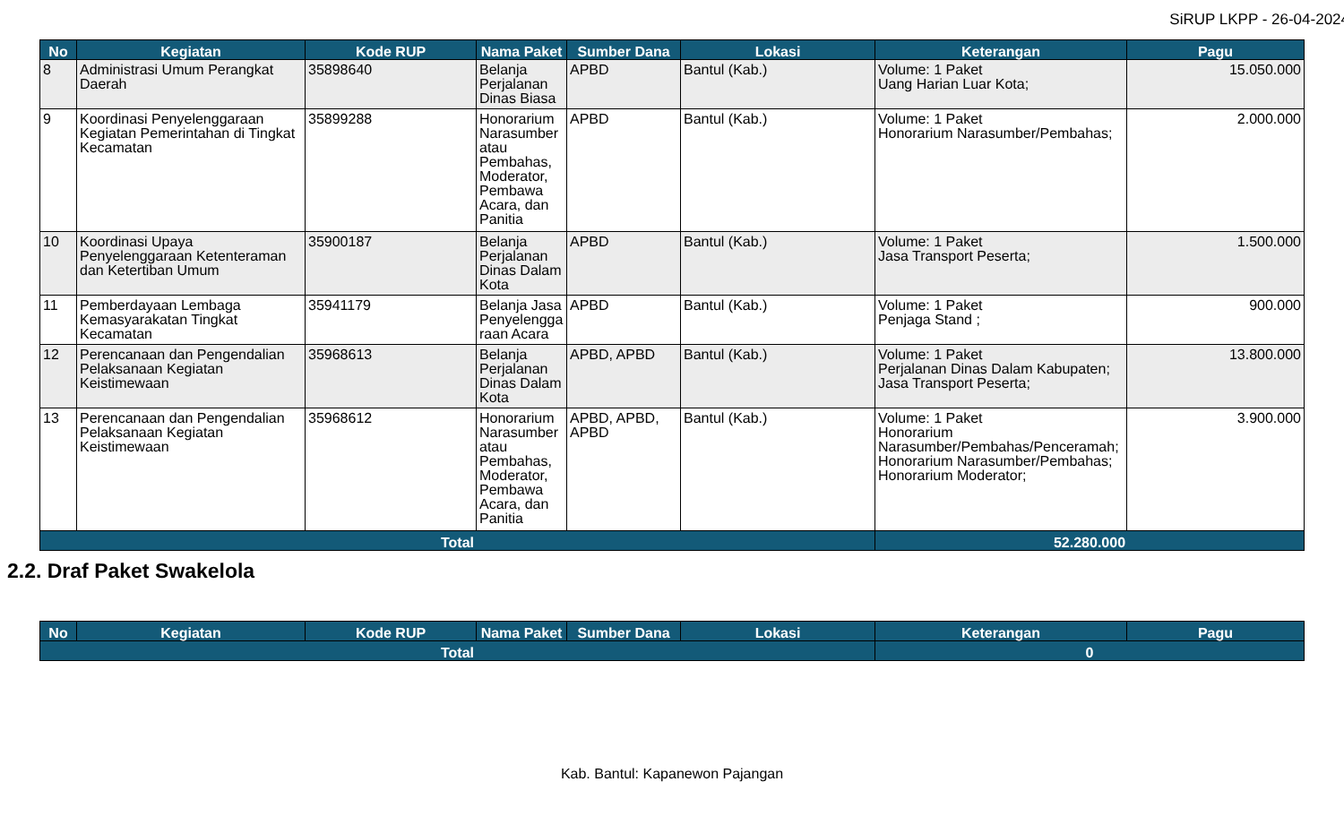SiRUP LKPP - 26-04-2024
| No | Kegiatan | Kode RUP | Nama Paket | Sumber Dana | Lokasi | Keterangan | Pagu |
| --- | --- | --- | --- | --- | --- | --- | --- |
| 8 | Administrasi Umum Perangkat Daerah | 35898640 | Belanja Perjalanan Dinas Biasa | APBD | Bantul (Kab.) | Volume: 1 Paket Uang Harian Luar Kota; | 15.050.000 |
| 9 | Koordinasi Penyelenggaraan Kegiatan Pemerintahan di Tingkat Kecamatan | 35899288 | Honorarium Narasumber atau Pembahas, Moderator, Pembawa Acara, dan Panitia | APBD | Bantul (Kab.) | Volume: 1 Paket Honorarium Narasumber/Pembahas; | 2.000.000 |
| 10 | Koordinasi Upaya Penyelenggaraan Ketenteraman dan Ketertiban Umum | 35900187 | Belanja Perjalanan Dinas Dalam Kota | APBD | Bantul (Kab.) | Volume: 1 Paket Jasa Transport Peserta; | 1.500.000 |
| 11 | Pemberdayaan Lembaga Kemasyarakatan Tingkat Kecamatan | 35941179 | Belanja Jasa Penyelengga raan Acara | APBD | Bantul (Kab.) | Volume: 1 Paket Penjaga Stand ; | 900.000 |
| 12 | Perencanaan dan Pengendalian Pelaksanaan Kegiatan Keistimewaan | 35968613 | Belanja Perjalanan Dinas Dalam Kota | APBD, APBD | Bantul (Kab.) | Volume: 1 Paket Perjalanan Dinas Dalam Kabupaten; Jasa Transport Peserta; | 13.800.000 |
| 13 | Perencanaan dan Pengendalian Pelaksanaan Kegiatan Keistimewaan | 35968612 | Honorarium Narasumber atau Pembahas, Moderator, Pembawa Acara, dan Panitia | APBD, APBD, APBD | Bantul (Kab.) | Volume: 1 Paket Honorarium Narasumber/Pembahas/Penceramah; Honorarium Narasumber/Pembahas; Honorarium Moderator; | 3.900.000 |
| Total | | | | | | 52.280.000 | |
2.2. Draf Paket Swakelola
| No | Kegiatan | Kode RUP | Nama Paket | Sumber Dana | Lokasi | Keterangan | Pagu |
| --- | --- | --- | --- | --- | --- | --- | --- |
| Total | | | | | | 0 | |
Kab. Bantul: Kapanewon Pajangan